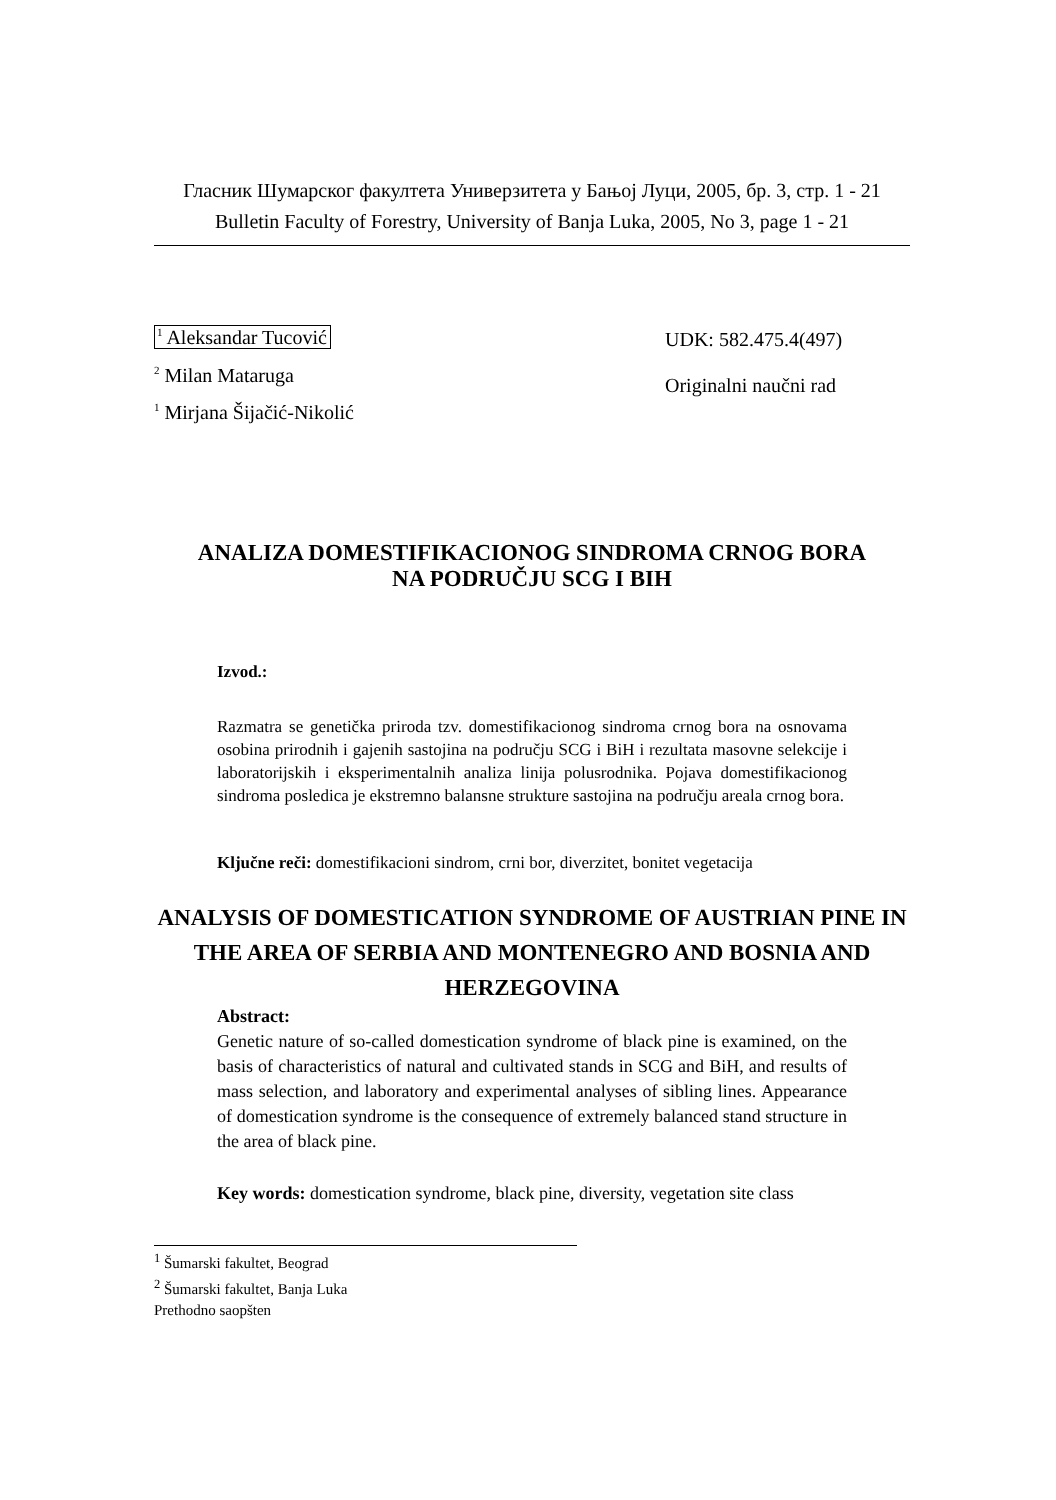Гласник Шумарског факултета Универзитета у Бањој Луци, 2005, бр. 3, стр. 1 - 21
Bulletin Faculty of Forestry, University of Banja Luka, 2005, No 3, page 1 - 21
<sup>1</sup> Aleksandar Tucović
<sup>2</sup> Milan Mataruga
<sup>1</sup> Mirjana Šijačić-Nikolić
UDK: 582.475.4(497)
Originalni naučni rad
ANALIZA DOMESTIFIKACIONOG SINDROMA CRNOG BORA
NA PODRUČJU SCG I BIH
Izvod.:
Razmatra se genetička priroda tzv. domestifikacionog sindroma crnog bora na osnovama osobina prirodnih i gajenih sastojina na području SCG i BiH i rezultata masovne selekcije i laboratorijskih i eksperimentalnih analiza linija polusrodnika. Pojava domestifikacionog sindroma posledica je ekstremno balansne strukture sastojina na području areala crnog bora.
Ključne reči: domestifikacioni sindrom, crni bor, diverzitet, bonitet vegetacija
ANALYSIS OF DOMESTICATION SYNDROME OF AUSTRIAN PINE IN THE AREA OF SERBIA AND MONTENEGRO AND BOSNIA AND HERZEGOVINA
Abstract:
Genetic nature of so-called domestication syndrome of black pine is examined, on the basis of characteristics of natural and cultivated stands in SCG and BiH, and results of mass selection, and laboratory and experimental analyses of sibling lines. Appearance of domestication syndrome is the consequence of extremely balanced stand structure in the area of black pine.
Key words: domestication syndrome, black pine, diversity, vegetation site class
<sup>1</sup> Šumarski fakultet, Beograd
<sup>2</sup> Šumarski fakultet, Banja Luka
Prethodno saopšten